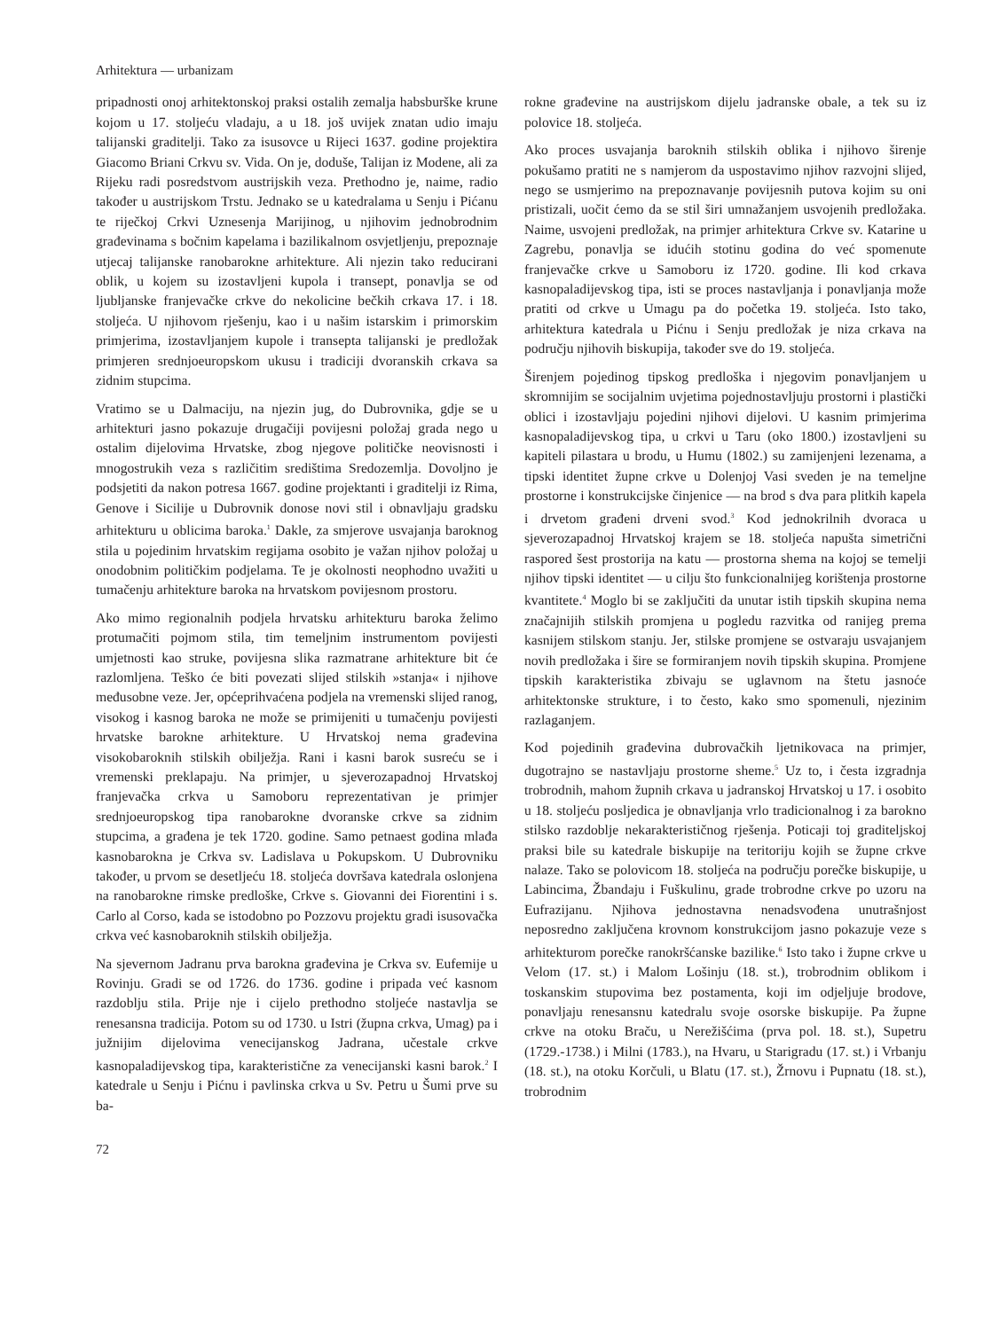Arhitektura — urbanizam
pripadnosti onoj arhitektonskoj praksi ostalih zemalja habsburške krune kojom u 17. stoljeću vladaju, a u 18. još uvijek znatan udio imaju talijanski graditelji. Tako za isusovce u Rijeci 1637. godine projektira Giacomo Briani Crkvu sv. Vida. On je, doduše, Talijan iz Modene, ali za Rijeku radi posredstvom austrijskih veza. Prethodno je, naime, radio također u austrijskom Trstu. Jednako se u katedralama u Senju i Pićanu te riječkoj Crkvi Uznesenja Marijinog, u njihovim jednobrodnim građevinama s bočnim kapelama i bazilikalnom osvjetljenju, prepoznaje utjecaj talijanske ranobarokne arhitekture. Ali njezin tako reducirani oblik, u kojem su izostavljeni kupola i transept, ponavlja se od ljubljanske franjevačke crkve do nekolicine bečkih crkava 17. i 18. stoljeća. U njihovom rješenju, kao i u našim istarskim i primorskim primjerima, izostavljanjem kupole i transepta talijanski je predložak primjeren srednjoeuropskom ukusu i tradiciji dvoranskih crkava sa zidnim stupcima.
Vratimo se u Dalmaciju, na njezin jug, do Dubrovnika, gdje se u arhitekturi jasno pokazuje drugačiji povijesni položaj grada nego u ostalim dijelovima Hrvatske, zbog njegove političke neovisnosti i mnogostrukih veza s različitim središtima Sredozemlja. Dovoljno je podsjetiti da nakon potresa 1667. godine projektanti i graditelji iz Rima, Genove i Sicilije u Dubrovnik donose novi stil i obnavljaju gradsku arhitekturu u oblicima baroka.<sup>1</sup> Dakle, za smjerove usvajanja baroknog stila u pojedinim hrvatskim regijama osobito je važan njihov položaj u onodobnim političkim podjelama. Te je okolnosti neophodno uvažiti u tumačenju arhitekture baroka na hrvatskom povijesnom prostoru.
Ako mimo regionalnih podjela hrvatsku arhitekturu baroka želimo protumačiti pojmom stila, tim temeljnim instrumentom povijesti umjetnosti kao struke, povijesna slika razmatrane arhitekture bit će razlomljena. Teško će biti povezati slijed stilskih »stanja« i njihove međusobne veze. Jer, općeprihvaćena podjela na vremenski slijed ranog, visokog i kasnog baroka ne može se primijeniti u tumačenju povijesti hrvatske barokne arhitekture. U Hrvatskoj nema građevina visokobaroknih stilskih obilježja. Rani i kasni barok susreću se i vremenski preklapaju. Na primjer, u sjeverozapadnoj Hrvatskoj franjevačka crkva u Samoboru reprezentativan je primjer srednjoeuropskog tipa ranobarokne dvoranske crkve sa zidnim stupcima, a građena je tek 1720. godine. Samo petnaest godina mlađa kasnobarokna je Crkva sv. Ladislava u Pokupskom. U Dubrovniku također, u prvom se desetljeću 18. stoljeća dovršava katedrala oslonjena na ranobarokne rimske predloške, Crkve s. Giovanni dei Fiorentini i s. Carlo al Corso, kada se istodobno po Pozzovu projektu gradi isusovačka crkva već kasnobaroknih stilskih obilježja.
Na sjevernom Jadranu prva barokna građevina je Crkva sv. Eufemije u Rovinju. Gradi se od 1726. do 1736. godine i pripada već kasnom razdoblju stila. Prije nje i cijelo prethodno stoljeće nastavlja se renesansna tradicija. Potom su od 1730. u Istri (župna crkva, Umag) pa i južnijim dijelovima venecijanskog Jadrana, učestale crkve kasnopaladijevskog tipa, karakteristične za venecijanski kasni barok.<sup>2</sup> I katedrale u Senju i Pićnu i pavlinska crkva u Sv. Petru u Šumi prve su ba-
rokne građevine na austrijskom dijelu jadranske obale, a tek su iz polovice 18. stoljeća.
Ako proces usvajanja baroknih stilskih oblika i njihovo širenje pokušamo pratiti ne s namjerom da uspostavimo njihov razvojni slijed, nego se usmjerimo na prepoznavanje povijesnih putova kojim su oni pristizali, uočit ćemo da se stil širi umnažanjem usvojenih predložaka. Naime, usvojeni predložak, na primjer arhitektura Crkve sv. Katarine u Zagrebu, ponavlja se idućih stotinu godina do već spomenute franjevačke crkve u Samoboru iz 1720. godine. Ili kod crkava kasnopaladijevskog tipa, isti se proces nastavljanja i ponavljanja može pratiti od crkve u Umagu pa do početka 19. stoljeća. Isto tako, arhitektura katedrala u Pićnu i Senju predložak je niza crkava na području njihovih biskupija, također sve do 19. stoljeća.
Širenjem pojedinog tipskog predloška i njegovim ponavljanjem u skromnijim se socijalnim uvjetima pojednostavljuju prostorni i plastički oblici i izostavljaju pojedini njihovi dijelovi. U kasnim primjerima kasnopaladijevskog tipa, u crkvi u Taru (oko 1800.) izostavljeni su kapiteli pilastara u brodu, u Humu (1802.) su zamijenjeni lezenama, a tipski identitet župne crkve u Dolenjoj Vasi sveden je na temeljne prostorne i konstrukcijske činjenice — na brod s dva para plitkih kapela i drvetom građeni drveni svod.<sup>3</sup> Kod jednokrilnih dvoraca u sjeverozapadnoj Hrvatskoj krajem se 18. stoljeća napušta simetrični raspored šest prostorija na katu — prostorna shema na kojoj se temelji njihov tipski identitet — u cilju što funkcionalnijeg korištenja prostorne kvantitete.<sup>4</sup> Moglo bi se zaključiti da unutar istih tipskih skupina nema značajnijih stilskih promjena u pogledu razvitka od ranijeg prema kasnijem stilskom stanju. Jer, stilske promjene se ostvaraju usvajanjem novih predložaka i šire se formiranjem novih tipskih skupina. Promjene tipskih karakteristika zbivaju se uglavnom na štetu jasnoće arhitektonske strukture, i to često, kako smo spomenuli, njezinim razlaganjem.
Kod pojedinih građevina dubrovačkih ljetnikovaca na primjer, dugotrajno se nastavljaju prostorne sheme.<sup>5</sup> Uz to, i česta izgradnja trobrodnih, mahom župnih crkava u jadranskoj Hrvatskoj u 17. i osobito u 18. stoljeću posljedica je obnavljanja vrlo tradicionalnog i za barokno stilsko razdoblje nekarakterističnog rješenja. Poticaji toj graditeljskoj praksi bile su katedrale biskupije na teritoriju kojih se župne crkve nalaze. Tako se polovicom 18. stoljeća na području porečke biskupije, u Labincima, Žbandaju i Fuškulinu, grade trobrodne crkve po uzoru na Eufrazijanu. Njihova jednostavna nenadsvođena unutrašnjost neposredno zaključena krovnom konstrukcijom jasno pokazuje veze s arhitekturom porečke ranokršćanske bazilike.<sup>6</sup> Isto tako i župne crkve u Velom (17. st.) i Malom Lošinju (18. st.), trobrodnim oblikom i toskanskim stupovima bez postamenta, koji im odjeljuje brodove, ponavljaju renesansnu katedralu svoje osorske biskupije. Pa župne crkve na otoku Braču, u Nerežišćima (prva pol. 18. st.), Supetru (1729.-1738.) i Milni (1783.), na Hvaru, u Starigradu (17. st.) i Vrbanju (18. st.), na otoku Korčuli, u Blatu (17. st.), Žrnovu i Pupnatu (18. st.), trobrodnim
72